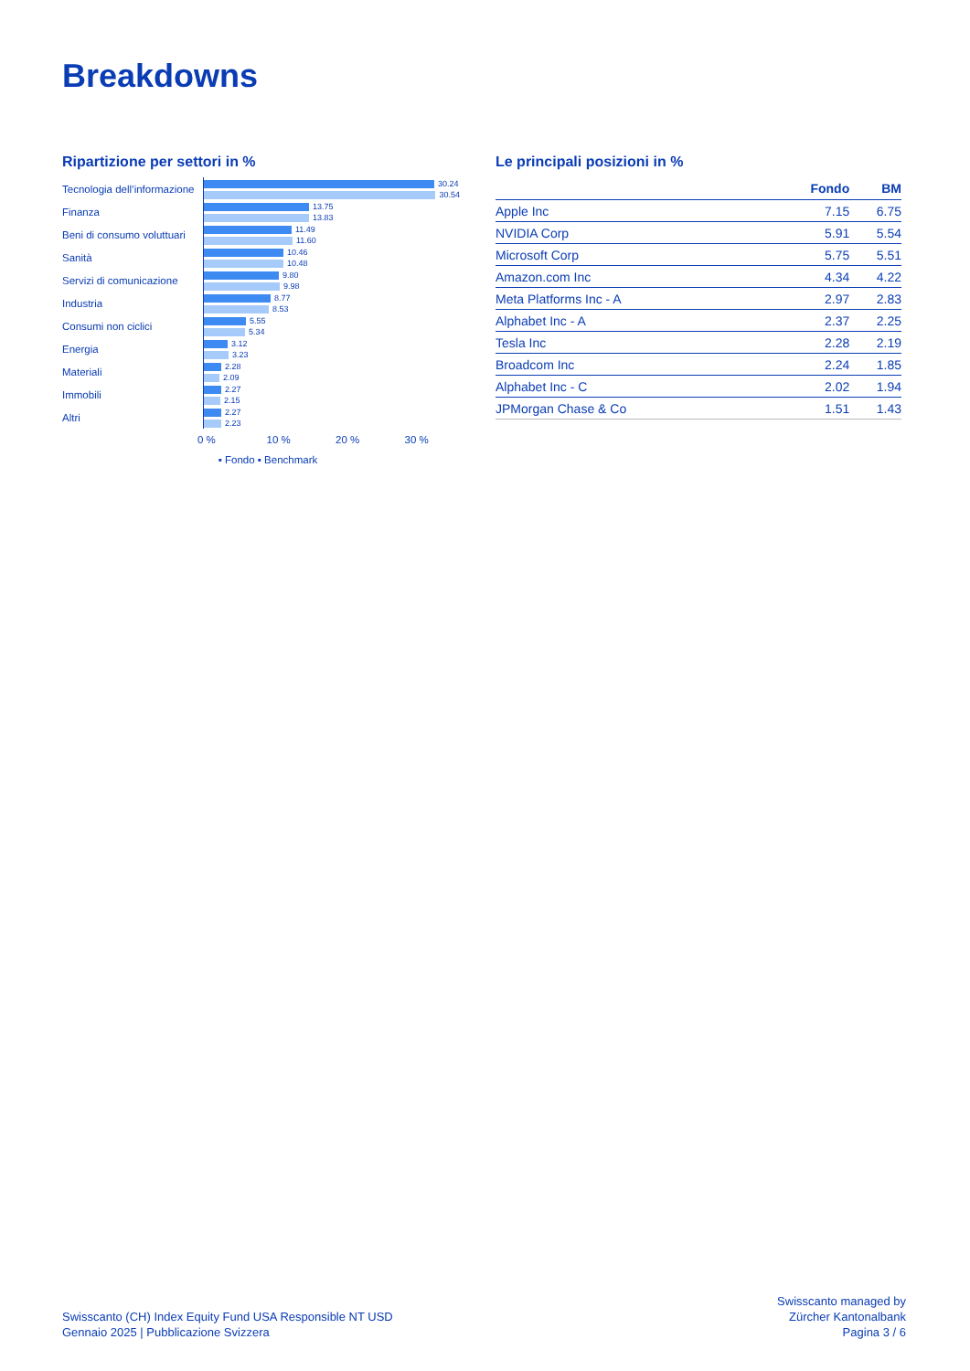Breakdowns
Ripartizione per settori in %
Tecnologia dell’informazione
30.24
30.54
Finanza
13.75
13.83
Beni di consumo voluttuari
11.49
11.60
Sanità
10.46
10.48
Servizi di comunicazione
9.80
9.98
Industria
8.77
8.53
Consumi non ciclici
5.55
5.34
Energia
3.12
3.23
Materiali
2.28
2.09
Immobili
2.27
2.15
Altri
2.27
2.23
0 % 10 % 20 % 30 %
▪ Fondo ▪ Benchmark
Le principali posizioni in %
| | Fondo | BM |
| --- | --- | --- |
| Apple Inc | 7.15 | 6.75 |
| NVIDIA Corp | 5.91 | 5.54 |
| Microsoft Corp | 5.75 | 5.51 |
| Amazon.com Inc | 4.34 | 4.22 |
| Meta Platforms Inc - A | 2.97 | 2.83 |
| Alphabet Inc - A | 2.37 | 2.25 |
| Tesla Inc | 2.28 | 2.19 |
| Broadcom Inc | 2.24 | 1.85 |
| Alphabet Inc - C | 2.02 | 1.94 |
| JPMorgan Chase & Co | 1.51 | 1.43 |
Swisscanto (CH) Index Equity Fund USA Responsible NT USD
Gennaio 2025 | Pubblicazione Svizzera
Swisscanto managed by
Zürcher Kantonalbank
Pagina 3 / 6